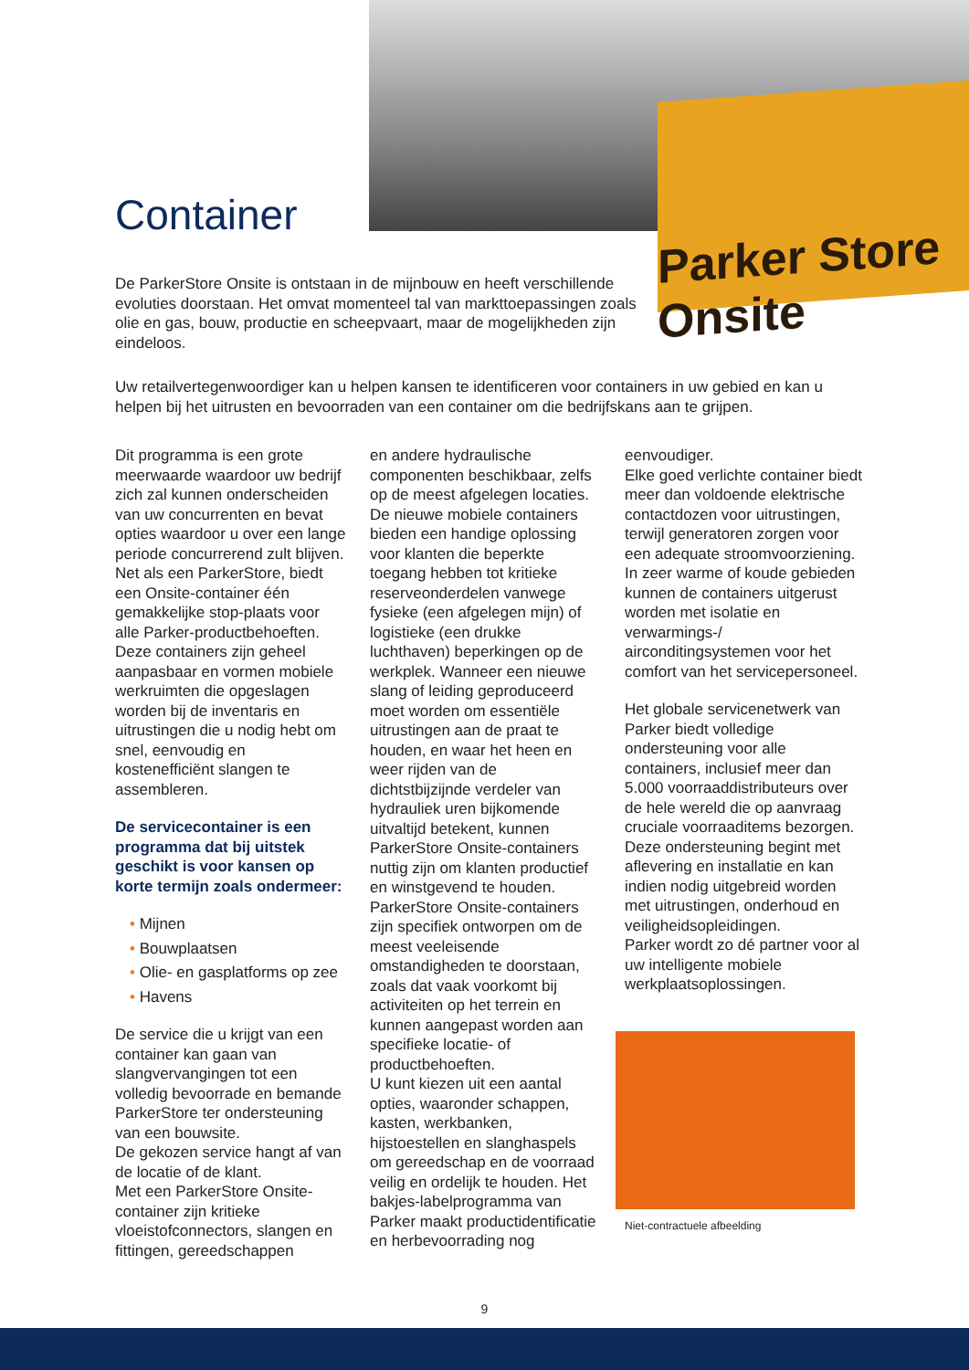Parker Store Onsite
Container
De ParkerStore Onsite is ontstaan in de mijnbouw en heeft verschillende evoluties doorstaan. Het omvat momenteel tal van markttoepassingen zoals olie en gas, bouw, productie en scheepvaart, maar de mogelijkheden zijn eindeloos.
Uw retailvertegenwoordiger kan u helpen kansen te identificeren voor containers in uw gebied en kan u helpen bij het uitrusten en bevoorraden van een container om die bedrijfskans aan te grijpen.
Dit programma is een grote meerwaarde waardoor uw bedrijf zich zal kunnen onderscheiden van uw concurrenten en bevat opties waardoor u over een lange periode concurrerend zult blijven. Net als een ParkerStore, biedt een Onsite-container één gemakkelijke stop-plaats voor alle Parker-productbehoeften. Deze containers zijn geheel aanpasbaar en vormen mobiele werkruimten die opgeslagen worden bij de inventaris en uitrustingen die u nodig hebt om snel, eenvoudig en kostenefficiënt slangen te assembleren.
De servicecontainer is een programma dat bij uitstek geschikt is voor kansen op korte termijn zoals ondermeer:
• Mijnen
• Bouwplaatsen
• Olie- en gasplatforms op zee
• Havens
De service die u krijgt van een container kan gaan van slangvervangingen tot een volledig bevoorrade en bemande ParkerStore ter ondersteuning van een bouwsite.
De gekozen service hangt af van de locatie of de klant.
Met een ParkerStore Onsite-container zijn kritieke vloeistofconnectors, slangen en fittingen, gereedschappen
en andere hydraulische componenten beschikbaar, zelfs op de meest afgelegen locaties.
De nieuwe mobiele containers bieden een handige oplossing voor klanten die beperkte toegang hebben tot kritieke reserveonderdelen vanwege fysieke (een afgelegen mijn) of logistieke (een drukke luchthaven) beperkingen op de werkplek. Wanneer een nieuwe slang of leiding geproduceerd moet worden om essentiële uitrustingen aan de praat te houden, en waar het heen en weer rijden van de dichtstbijzijnde verdeler van hydrauliek uren bijkomende uitvaltijd betekent, kunnen ParkerStore Onsite-containers nuttig zijn om klanten productief en winstgevend te houden.
ParkerStore Onsite-containers zijn specifiek ontworpen om de meest veeleisende omstandigheden te doorstaan, zoals dat vaak voorkomt bij activiteiten op het terrein en kunnen aangepast worden aan specifieke locatie- of productbehoeften.
U kunt kiezen uit een aantal opties, waaronder schappen, kasten, werkbanken, hijstoestellen en slanghaspels om gereedschap en de voorraad veilig en ordelijk te houden. Het bakjes-labelprogramma van Parker maakt productidentificatie en herbevoorrading nog
eenvoudiger.
Elke goed verlichte container biedt meer dan voldoende elektrische contactdozen voor uitrustingen, terwijl generatoren zorgen voor een adequate stroomvoorziening. In zeer warme of koude gebieden kunnen de containers uitgerust worden met isolatie en verwarmings-/ airconditingsystemen voor het comfort van het servicepersoneel.
Het globale servicenetwerk van Parker biedt volledige ondersteuning voor alle containers, inclusief meer dan 5.000 voorraaddistributeurs over de hele wereld die op aanvraag cruciale voorraaditems bezorgen. Deze ondersteuning begint met aflevering en installatie en kan indien nodig uitgebreid worden met uitrustingen, onderhoud en veiligheidsopleidingen.
Parker wordt zo dé partner voor al uw intelligente mobiele werkplaatsoplossingen.
Niet-contractuele afbeelding
9